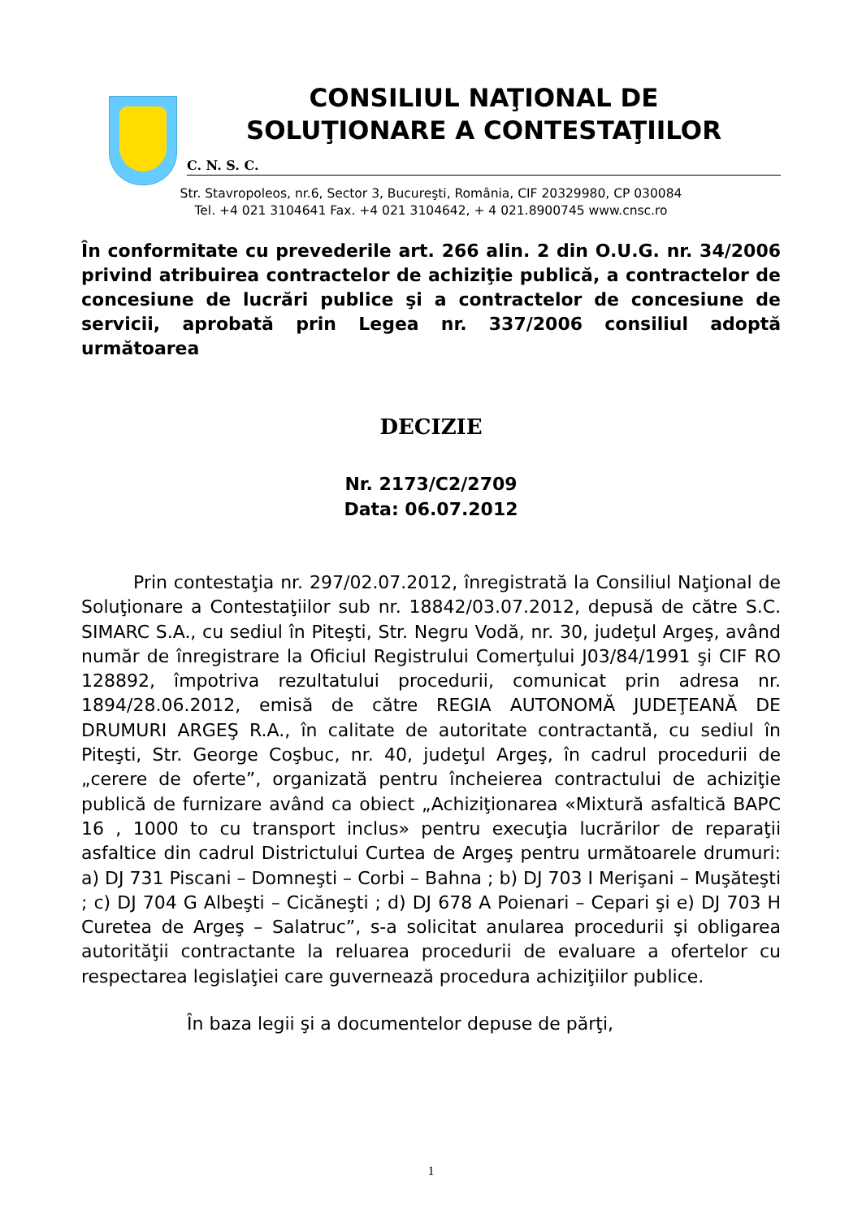CONSILIUL NAŢIONAL DE
SOLUŢIONARE A CONTESTAŢIILOR
C. N. S. C.
Str. Stavropoleos, nr.6, Sector 3, Bucureşti, România, CIF 20329980, CP 030084
Tel. +4 021 3104641 Fax. +4 021 3104642, + 4 021.8900745 www.cnsc.ro
În conformitate cu prevederile art. 266 alin. 2 din O.U.G. nr. 34/2006 privind atribuirea contractelor de achiziţie publică, a contractelor de concesiune de lucrări publice şi a contractelor de concesiune de servicii, aprobată prin Legea nr. 337/2006 consiliul adoptă următoarea
DECIZIE
Nr. 2173/C2/2709
Data: 06.07.2012
Prin contestaţia nr. 297/02.07.2012, înregistrată la Consiliul Naţional de Soluţionare a Contestaţiilor sub nr. 18842/03.07.2012, depusă de către S.C. SIMARC S.A., cu sediul în Piteşti, Str. Negru Vodă, nr. 30, judeţul Argeş, având număr de înregistrare la Oficiul Registrului Comerţului J03/84/1991 şi CIF RO 128892, împotriva rezultatului procedurii, comunicat prin adresa nr. 1894/28.06.2012, emisă de către REGIA AUTONOMĂ JUDEŢEANĂ DE DRUMURI ARGEŞ R.A., în calitate de autoritate contractantă, cu sediul în Piteşti, Str. George Coşbuc, nr. 40, judeţul Argeş, în cadrul procedurii de „cerere de oferte”, organizată pentru încheierea contractului de achiziţie publică de furnizare având ca obiect „Achiziţionarea «Mixtură asfaltică BAPC 16 , 1000 to cu transport inclus» pentru execuţia lucrărilor de reparaţii asfaltice din cadrul Districtului Curtea de Argeş pentru următoarele drumuri: a) DJ 731 Piscani – Domneşti – Corbi – Bahna ; b) DJ 703 I Merişani – Muşăteşti ; c) DJ 704 G Albeşti – Cicăneşti ; d) DJ 678 A Poienari – Cepari şi e) DJ 703 H Curetea de Argeş – Salatruc”, s-a solicitat anularea procedurii şi obligarea autorităţii contractante la reluarea procedurii de evaluare a ofertelor cu respectarea legislaţiei care guvernează procedura achiziţiilor publice.
În baza legii şi a documentelor depuse de părţi,
1